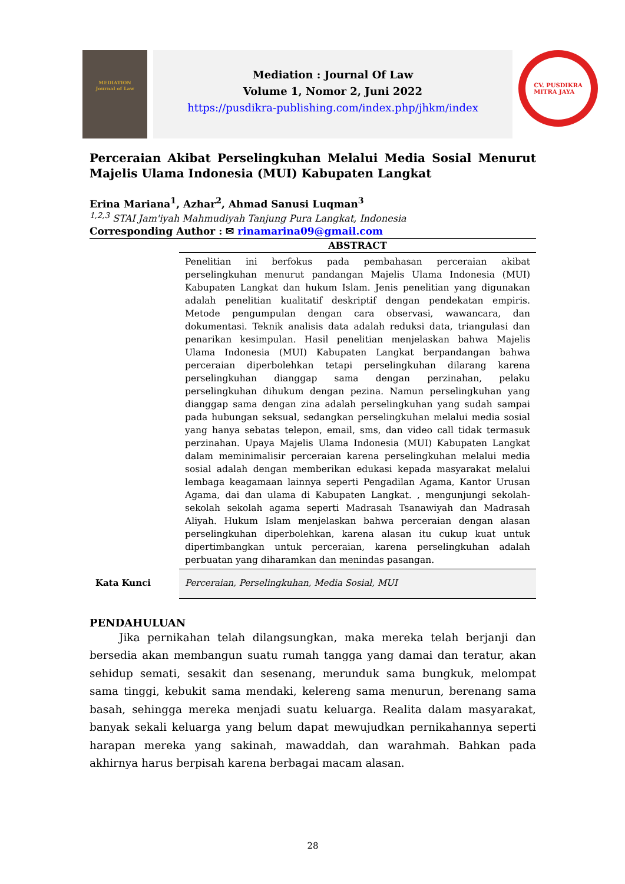MEDIATION
Journal of Law
Mediation : Journal Of Law
Volume 1, Nomor 2, Juni 2022
https://pusdikra-publishing.com/index.php/jhkm/index
CV. PUSDIKRA
MITRA JAYA
Perceraian Akibat Perselingkuhan Melalui Media Sosial Menurut Majelis Ulama Indonesia (MUI) Kabupaten Langkat
Erina Mariana<sup>1</sup>, Azhar<sup>2</sup>, Ahmad Sanusi Luqman<sup>3</sup>
<sup>1,2,3</sup> STAI Jam'iyah Mahmudiyah Tanjung Pura Langkat, Indonesia
Corresponding Author : ✉ rinamarina09@gmail.com
ABSTRACT
Penelitian ini berfokus pada pembahasan perceraian akibat perselingkuhan menurut pandangan Majelis Ulama Indonesia (MUI) Kabupaten Langkat dan hukum Islam. Jenis penelitian yang digunakan adalah penelitian kualitatif deskriptif dengan pendekatan empiris. Metode pengumpulan dengan cara observasi, wawancara, dan dokumentasi. Teknik analisis data adalah reduksi data, triangulasi dan penarikan kesimpulan. Hasil penelitian menjelaskan bahwa Majelis Ulama Indonesia (MUI) Kabupaten Langkat berpandangan bahwa perceraian diperbolehkan tetapi perselingkuhan dilarang karena perselingkuhan dianggap sama dengan perzinahan, pelaku perselingkuhan dihukum dengan pezina. Namun perselingkuhan yang dianggap sama dengan zina adalah perselingkuhan yang sudah sampai pada hubungan seksual, sedangkan perselingkuhan melalui media sosial yang hanya sebatas telepon, email, sms, dan video call tidak termasuk perzinahan. Upaya Majelis Ulama Indonesia (MUI) Kabupaten Langkat dalam meminimalisir perceraian karena perselingkuhan melalui media sosial adalah dengan memberikan edukasi kepada masyarakat melalui lembaga keagamaan lainnya seperti Pengadilan Agama, Kantor Urusan Agama, dai dan ulama di Kabupaten Langkat. , mengunjungi sekolah-sekolah sekolah agama seperti Madrasah Tsanawiyah dan Madrasah Aliyah. Hukum Islam menjelaskan bahwa perceraian dengan alasan perselingkuhan diperbolehkan, karena alasan itu cukup kuat untuk dipertimbangkan untuk perceraian, karena perselingkuhan adalah perbuatan yang diharamkan dan menindas pasangan.
Kata Kunci Perceraian, Perselingkuhan, Media Sosial, MUI
PENDAHULUAN
Jika pernikahan telah dilangsungkan, maka mereka telah berjanji dan bersedia akan membangun suatu rumah tangga yang damai dan teratur, akan sehidup semati, sesakit dan sesenang, merunduk sama bungkuk, melompat sama tinggi, kebukit sama mendaki, kelereng sama menurun, berenang sama basah, sehingga mereka menjadi suatu keluarga. Realita dalam masyarakat, banyak sekali keluarga yang belum dapat mewujudkan pernikahannya seperti harapan mereka yang sakinah, mawaddah, dan warahmah. Bahkan pada akhirnya harus berpisah karena berbagai macam alasan.
28